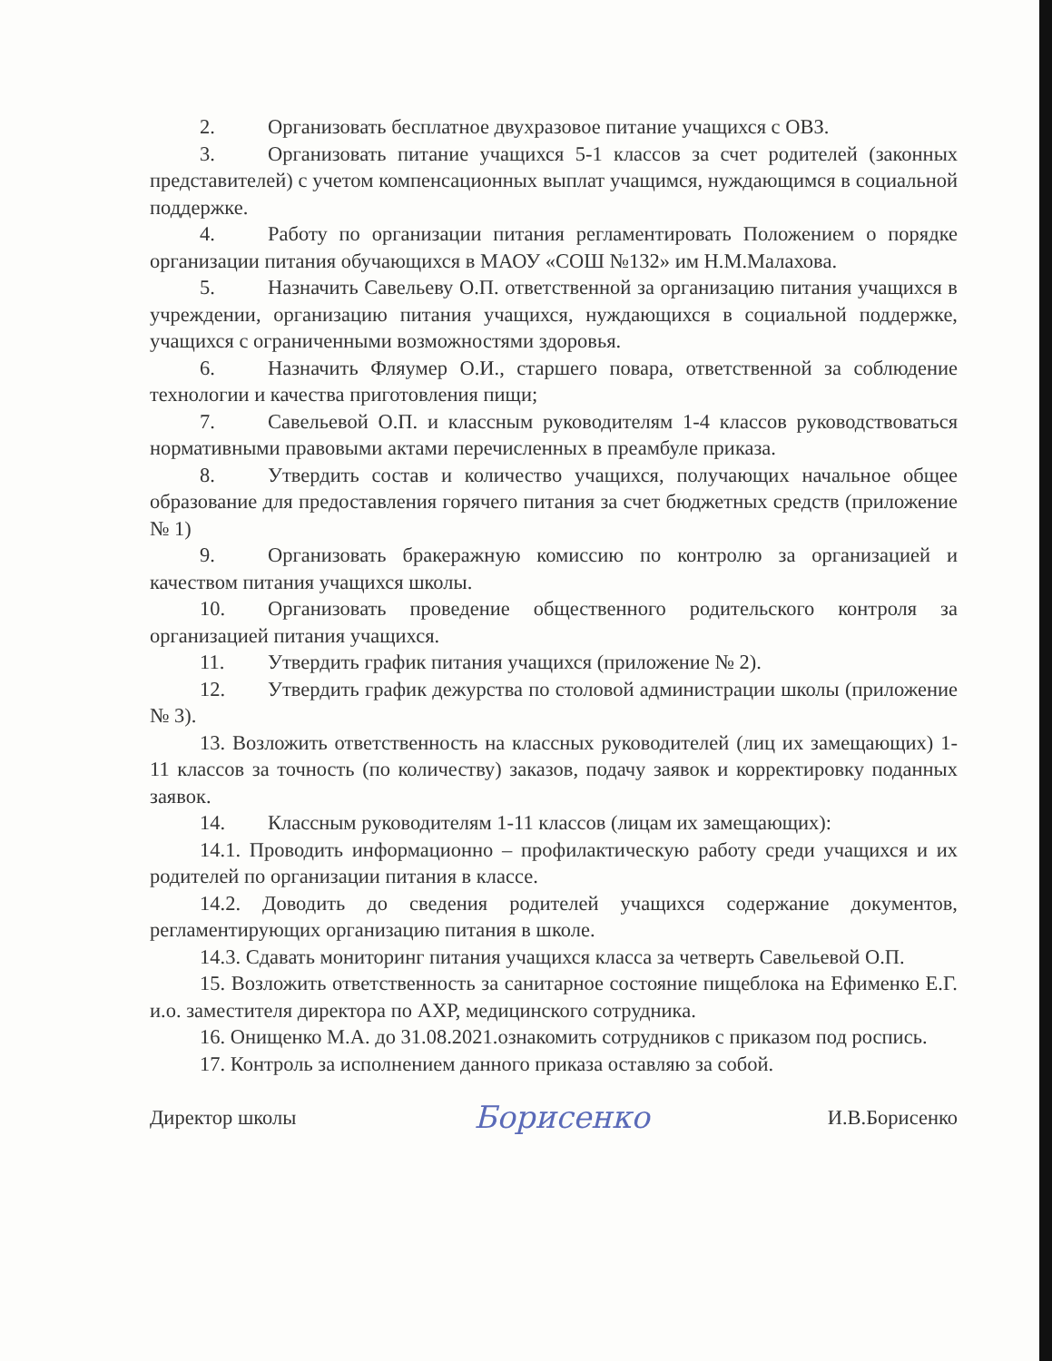2. Организовать бесплатное двухразовое питание учащихся с ОВЗ.
3. Организовать питание учащихся 5-1 классов за счет родителей (законных представителей) с учетом компенсационных выплат учащимся, нуждающимся в социальной поддержке.
4. Работу по организации питания регламентировать Положением о порядке организации питания обучающихся в МАОУ «СОШ №132» им Н.М.Малахова.
5. Назначить Савельеву О.П. ответственной за организацию питания учащихся в учреждении, организацию питания учащихся, нуждающихся в социальной поддержке, учащихся с ограниченными возможностями здоровья.
6. Назначить Фляумер О.И., старшего повара, ответственной за соблюдение технологии и качества приготовления пищи;
7. Савельевой О.П. и классным руководителям 1-4 классов руководствоваться нормативными правовыми актами перечисленных в преамбуле приказа.
8. Утвердить состав и количество учащихся, получающих начальное общее образование для предоставления горячего питания за счет бюджетных средств (приложение № 1)
9. Организовать бракеражную комиссию по контролю за организацией и качеством питания учащихся школы.
10. Организовать проведение общественного родительского контроля за организацией питания учащихся.
11. Утвердить график питания учащихся (приложение № 2).
12. Утвердить график дежурства по столовой администрации школы (приложение № 3).
13. Возложить ответственность на классных руководителей (лиц их замещающих) 1-11 классов за точность (по количеству) заказов, подачу заявок и корректировку поданных заявок.
14. Классным руководителям 1-11 классов (лицам их замещающих):
14.1. Проводить информационно – профилактическую работу среди учащихся и их родителей по организации питания в классе.
14.2. Доводить до сведения родителей учащихся содержание документов, регламентирующих организацию питания в школе.
14.3. Сдавать мониторинг питания учащихся класса за четверть Савельевой О.П.
15. Возложить ответственность за санитарное состояние пищеблока на Ефименко Е.Г. и.о. заместителя директора по АХР, медицинского сотрудника.
16. Онищенко М.А. до 31.08.2021.ознакомить сотрудников с приказом под роспись.
17. Контроль за исполнением данного приказа оставляю за собой.
Директор школы Борисенко И.В.Борисенко